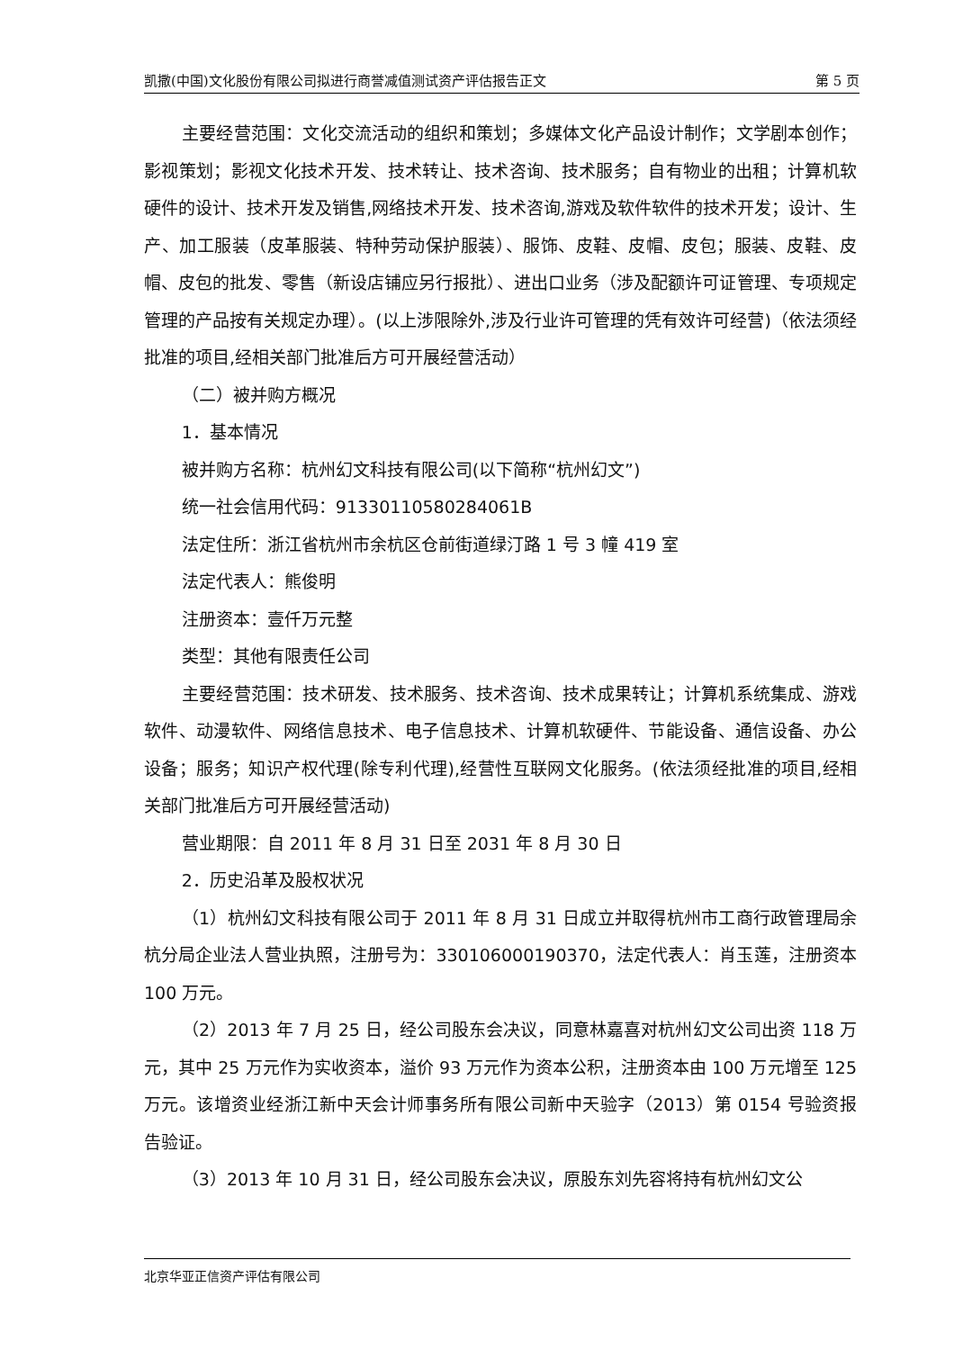凯撒(中国)文化股份有限公司拟进行商誉减值测试资产评估报告正文 第 5 页
主要经营范围：文化交流活动的组织和策划；多媒体文化产品设计制作；文学剧本创作；影视策划；影视文化技术开发、技术转让、技术咨询、技术服务；自有物业的出租；计算机软硬件的设计、技术开发及销售,网络技术开发、技术咨询,游戏及软件软件的技术开发；设计、生产、加工服装（皮革服装、特种劳动保护服装）、服饰、皮鞋、皮帽、皮包；服装、皮鞋、皮帽、皮包的批发、零售（新设店铺应另行报批）、进出口业务（涉及配额许可证管理、专项规定管理的产品按有关规定办理）。(以上涉限除外,涉及行业许可管理的凭有效许可经营)（依法须经批准的项目,经相关部门批准后方可开展经营活动）
（二）被并购方概况
1．基本情况
被并购方名称：杭州幻文科技有限公司(以下简称“杭州幻文”)
统一社会信用代码：91330110580284061B
法定住所：浙江省杭州市余杭区仓前街道绿汀路 1 号 3 幢 419 室
法定代表人：熊俊明
注册资本：壹仟万元整
类型：其他有限责任公司
主要经营范围：技术研发、技术服务、技术咨询、技术成果转让；计算机系统集成、游戏软件、动漫软件、网络信息技术、电子信息技术、计算机软硬件、节能设备、通信设备、办公设备；服务；知识产权代理(除专利代理),经营性互联网文化服务。(依法须经批准的项目,经相关部门批准后方可开展经营活动)
营业期限：自 2011 年 8 月 31 日至 2031 年 8 月 30 日
2．历史沿革及股权状况
（1）杭州幻文科技有限公司于 2011 年 8 月 31 日成立并取得杭州市工商行政管理局余杭分局企业法人营业执照，注册号为：330106000190370，法定代表人：肖玉莲，注册资本 100 万元。
（2）2013 年 7 月 25 日，经公司股东会决议，同意林嘉喜对杭州幻文公司出资 118 万元，其中 25 万元作为实收资本，溢价 93 万元作为资本公积，注册资本由 100 万元增至 125 万元。该增资业经浙江新中天会计师事务所有限公司新中天验字（2013）第 0154 号验资报告验证。
（3）2013 年 10 月 31 日，经公司股东会决议，原股东刘先容将持有杭州幻文公
北京华亚正信资产评估有限公司